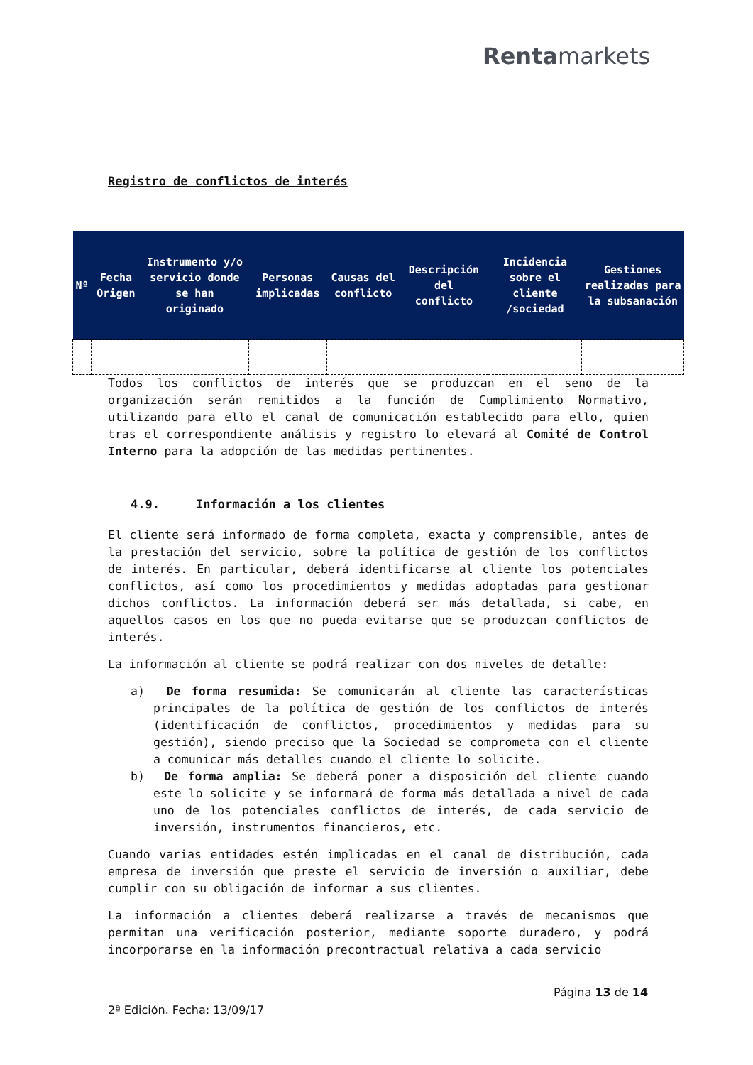Rentamarkets
Registro de conflictos de interés
| Nº | Fecha Origen | Instrumento y/o servicio donde se han originado | Personas implicadas | Causas del conflicto | Descripción del conflicto | Incidencia sobre el cliente /sociedad | Gestiones realizadas para la subsanación |
| --- | --- | --- | --- | --- | --- | --- | --- |
Todos los conflictos de interés que se produzcan en el seno de la organización serán remitidos a la función de Cumplimiento Normativo, utilizando para ello el canal de comunicación establecido para ello, quien tras el correspondiente análisis y registro lo elevará al Comité de Control Interno para la adopción de las medidas pertinentes.
4.9. Información a los clientes
El cliente será informado de forma completa, exacta y comprensible, antes de la prestación del servicio, sobre la política de gestión de los conflictos de interés. En particular, deberá identificarse al cliente los potenciales conflictos, así como los procedimientos y medidas adoptadas para gestionar dichos conflictos. La información deberá ser más detallada, si cabe, en aquellos casos en los que no pueda evitarse que se produzcan conflictos de interés.
La información al cliente se podrá realizar con dos niveles de detalle:
a) De forma resumida: Se comunicarán al cliente las características principales de la política de gestión de los conflictos de interés (identificación de conflictos, procedimientos y medidas para su gestión), siendo preciso que la Sociedad se comprometa con el cliente a comunicar más detalles cuando el cliente lo solicite.
b) De forma amplia: Se deberá poner a disposición del cliente cuando este lo solicite y se informará de forma más detallada a nivel de cada uno de los potenciales conflictos de interés, de cada servicio de inversión, instrumentos financieros, etc.
Cuando varias entidades estén implicadas en el canal de distribución, cada empresa de inversión que preste el servicio de inversión o auxiliar, debe cumplir con su obligación de informar a sus clientes.
La información a clientes deberá realizarse a través de mecanismos que permitan una verificación posterior, mediante soporte duradero, y podrá incorporarse en la información precontractual relativa a cada servicio
Página 13 de 14
2ª Edición. Fecha: 13/09/17